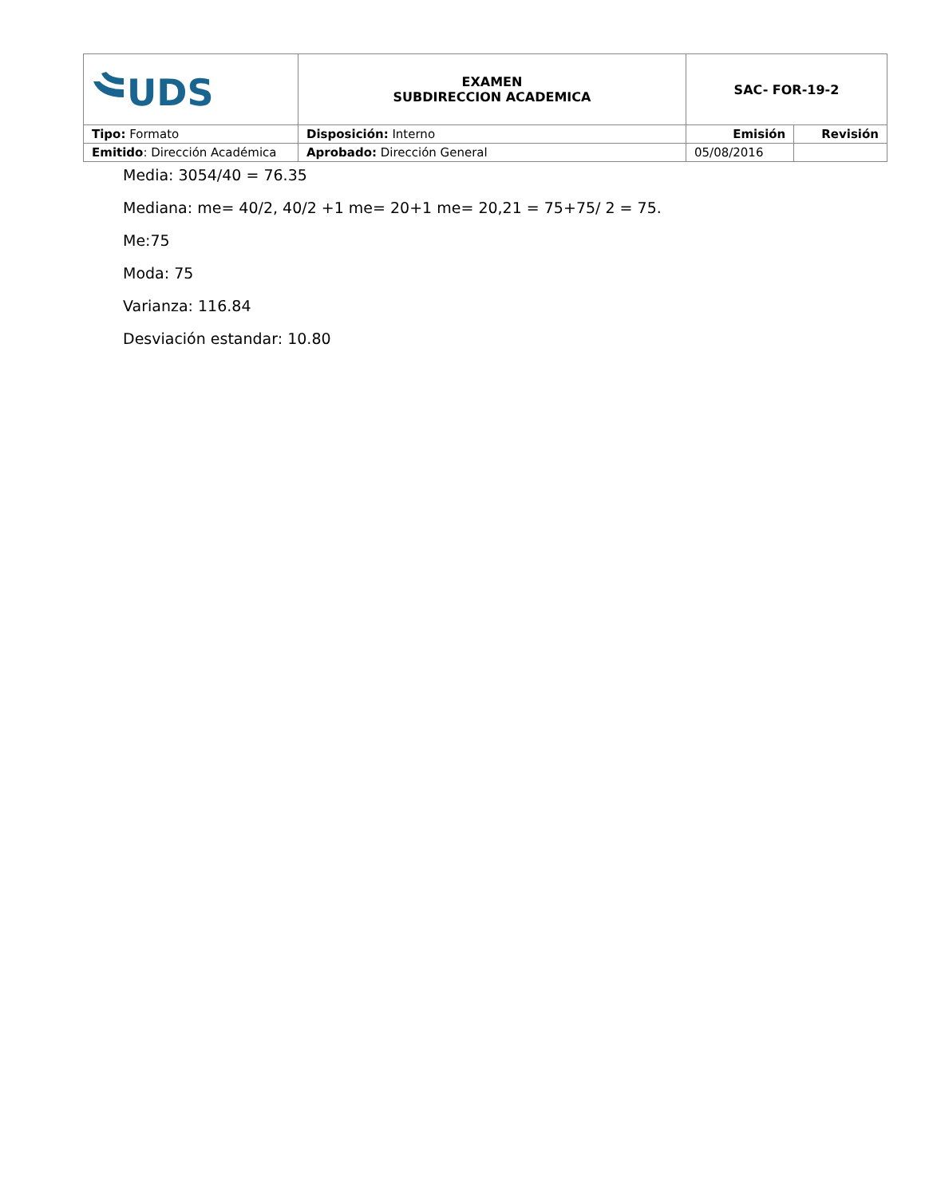| UDS | EXAMEN SUBDIRECCION ACADEMICA | SAC- FOR-19-2 | |
| Tipo: Formato | Disposición: Interno | Emisión | Revisión |
| Emitido : Dirección Académica | Aprobado: Dirección General | 05/08/2016 | |
Media: 3054/40 = 76.35
Mediana: me= 40/2, 40/2 +1 me= 20+1 me= 20,21 = 75+75/ 2 = 75.
Me:75
Moda: 75
Varianza: 116.84
Desviación estandar: 10.80